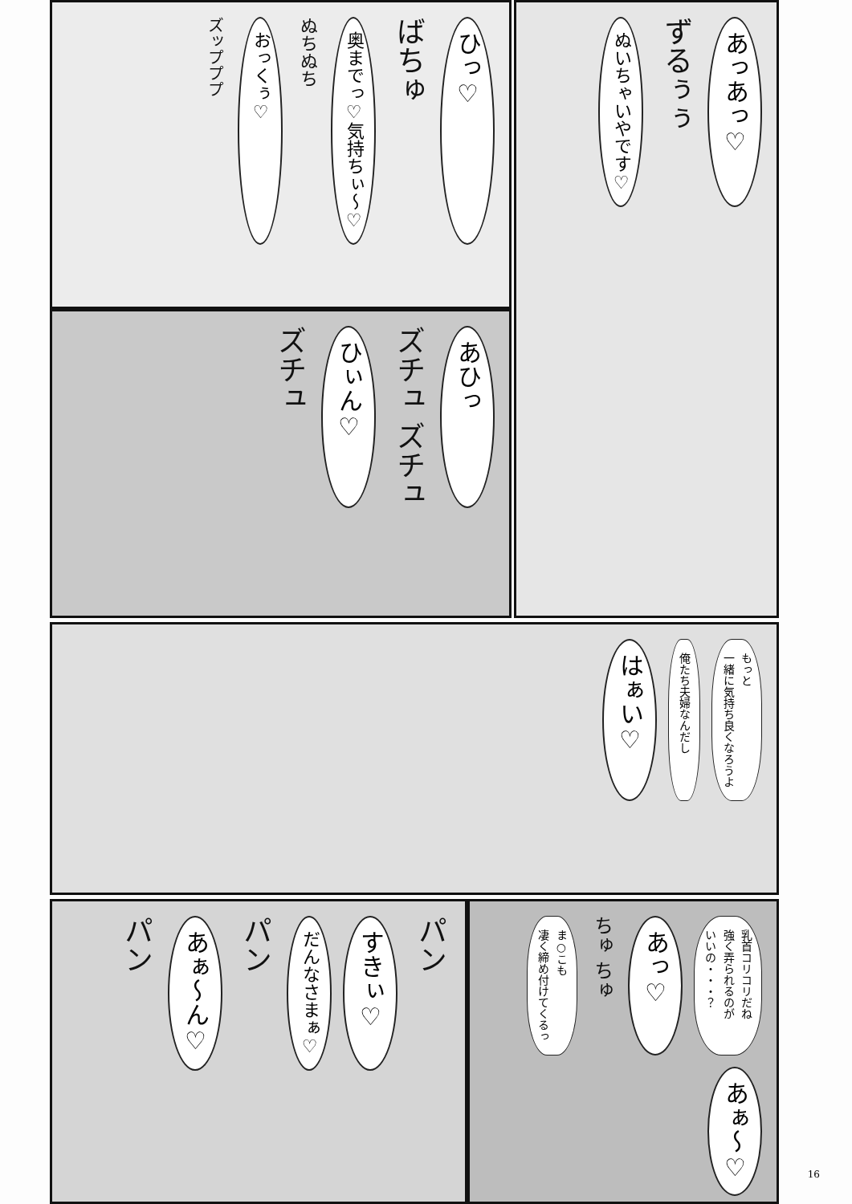あっあっ♡
ずるぅぅ
ぬいちゃいやです♡
ひっ♡
ばちゅ
奥までっ♡気持ちぃ～♡
ぬちぬち
おっくぅ♡
ズップププ
あひっ
ズチュ ズチュ
ひぃん♡
ズチュ
もっと
一緒に気持ち良くなろうよ
俺たち夫婦なんだし
はぁい♡
パン
すきぃ♡
だんなさまぁ♡
パン
あぁ～ん♡
パン
乳首コリコリだね
強く弄られるのが
いいの・・・？
あっ♡
ちゅ ちゅ
ま○こも
凄く締め付けてくるっ
あぁ～♡
16